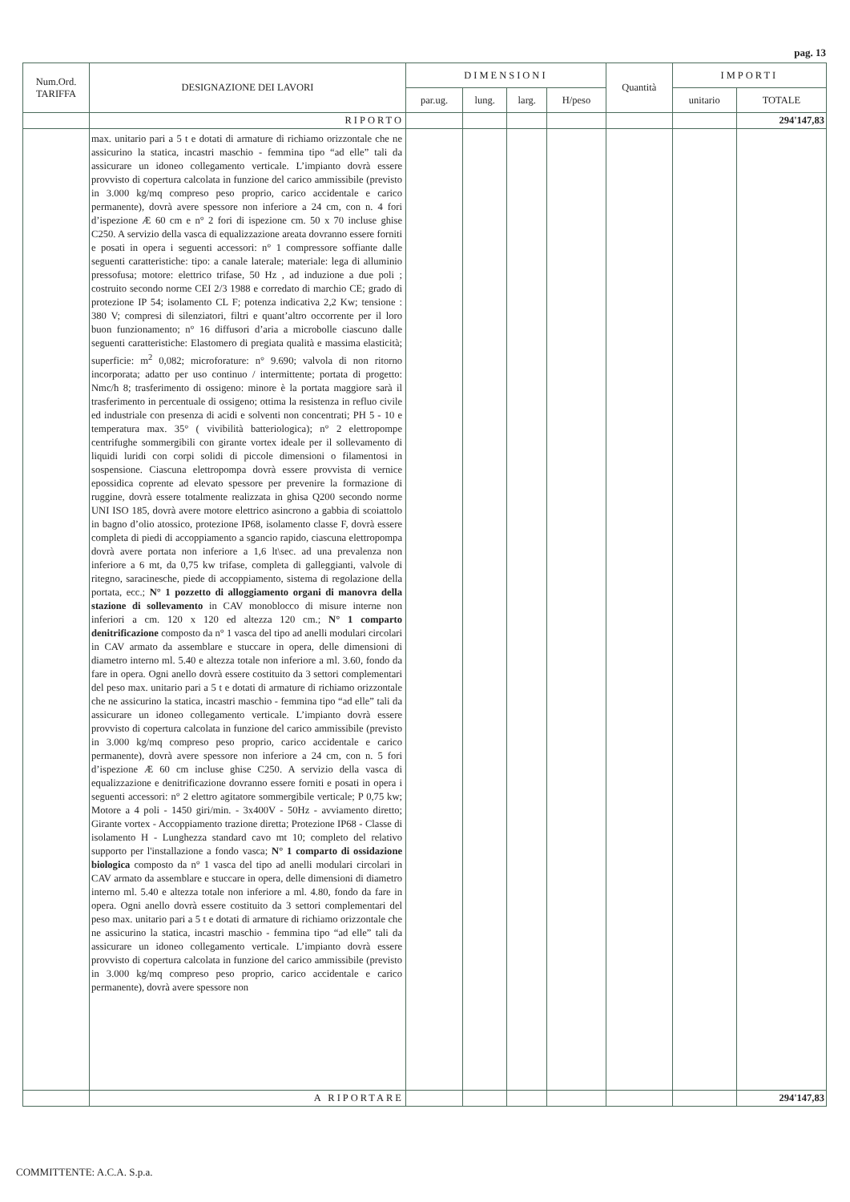pag. 13
| Num.Ord. TARIFFA | DESIGNAZIONE DEI LAVORI | DIMENSIONI | | | | Quantità | IMPORTI | |
| --- | --- | --- | --- | --- | --- | --- | --- | --- |
| | | par.ug. | lung. | larg. | H/peso | | unitario | TOTALE |
| | RIPORTO | | | | | | | 294'147,83 |
| | max. unitario pari a 5 t e dotati di armature di richiamo orizzontale che ne assicurino la statica, incastri maschio - femmina tipo “ad elle” tali da assicurare un idoneo collegamento verticale. L’impianto dovrà essere provvisto di copertura calcolata in funzione del carico ammissibile (previsto in 3.000 kg/mq compreso peso proprio, carico accidentale e carico permanente), dovrà avere spessore non inferiore a 24 cm, con n. 4 fori d’ispezione Æ 60 cm e n° 2 fori di ispezione cm. 50 x 70 incluse ghise C250. A servizio della vasca di equalizzazione areata dovranno essere forniti e posati in opera i seguenti accessori: n° 1 compressore soffiante dalle seguenti caratteristiche: tipo: a canale laterale; materiale: lega di alluminio pressofusa; motore: elettrico trifase, 50 Hz , ad induzione a due poli ; costruito secondo norme CEI 2/3 1988 e corredato di marchio CE; grado di protezione IP 54; isolamento CL F; potenza indicativa 2,2 Kw; tensione : 380 V; compresi di silenziatori, filtri e quant’altro occorrente per il loro buon funzionamento; n° 16 diffusori d’aria a microbolle ciascuno dalle seguenti caratteristiche: Elastomero di pregiata qualità e massima elasticità; superficie: m<sup>2</sup> 0,082; microforature: n° 9.690; valvola di non ritorno incorporata; adatto per uso continuo / intermittente; portata di progetto: Nmc/h 8; trasferimento di ossigeno: minore è la portata maggiore sarà il trasferimento in percentuale di ossigeno; ottima la resistenza in refluo civile ed industriale con presenza di acidi e solventi non concentrati; PH 5 - 10 e temperatura max. 35° ( vivibilità batteriologica); n° 2 elettropompe centrifughe sommergibili con girante vortex ideale per il sollevamento di liquidi luridi con corpi solidi di piccole dimensioni o filamentosi in sospensione. Ciascuna elettropompa dovrà essere provvista di vernice epossidica coprente ad elevato spessore per prevenire la formazione di ruggine, dovrà essere totalmente realizzata in ghisa Q200 secondo norme UNI ISO 185, dovrà avere motore elettrico asincrono a gabbia di scoiattolo in bagno d’olio atossico, protezione IP68, isolamento classe F, dovrà essere completa di piedi di accoppiamento a sgancio rapido, ciascuna elettropompa dovrà avere portata non inferiore a 1,6 lt\sec. ad una prevalenza non inferiore a 6 mt, da 0,75 kw trifase, completa di galleggianti, valvole di ritegno, saracinesche, piede di accoppiamento, sistema di regolazione della portata, ecc.; N° 1 pozzetto di alloggiamento organi di manovra della stazione di sollevamento in CAV monoblocco di misure interne non inferiori a cm. 120 x 120 ed altezza 120 cm.; N° 1 comparto denitrificazione composto da n° 1 vasca del tipo ad anelli modulari circolari in CAV armato da assemblare e stuccare in opera, delle dimensioni di diametro interno ml. 5.40 e altezza totale non inferiore a ml. 3.60, fondo da fare in opera. Ogni anello dovrà essere costituito da 3 settori complementari del peso max. unitario pari a 5 t e dotati di armature di richiamo orizzontale che ne assicurino la statica, incastri maschio - femmina tipo “ad elle” tali da assicurare un idoneo collegamento verticale. L’impianto dovrà essere provvisto di copertura calcolata in funzione del carico ammissibile (previsto in 3.000 kg/mq compreso peso proprio, carico accidentale e carico permanente), dovrà avere spessore non inferiore a 24 cm, con n. 5 fori d’ispezione Æ 60 cm incluse ghise C250. A servizio della vasca di equalizzazione e denitrificazione dovranno essere forniti e posati in opera i seguenti accessori: n° 2 elettro agitatore sommergibile verticale; P 0,75 kw; Motore a 4 poli - 1450 giri/min. - 3x400V - 50Hz - avviamento diretto; Girante vortex - Accoppiamento trazione diretta; Protezione IP68 - Classe di isolamento H - Lunghezza standard cavo mt 10; completo del relativo supporto per l'installazione a fondo vasca; N° 1 comparto di ossidazione biologica composto da n° 1 vasca del tipo ad anelli modulari circolari in CAV armato da assemblare e stuccare in opera, delle dimensioni di diametro interno ml. 5.40 e altezza totale non inferiore a ml. 4.80, fondo da fare in opera. Ogni anello dovrà essere costituito da 3 settori complementari del peso max. unitario pari a 5 t e dotati di armature di richiamo orizzontale che ne assicurino la statica, incastri maschio - femmina tipo “ad elle” tali da assicurare un idoneo collegamento verticale. L’impianto dovrà essere provvisto di copertura calcolata in funzione del carico ammissibile (previsto in 3.000 kg/mq compreso peso proprio, carico accidentale e carico permanente), dovrà avere spessore non | | | | | | | |
| | A RIPORTARE | | | | | | | 294'147,83 |
COMMITTENTE: A.C.A. S.p.a.